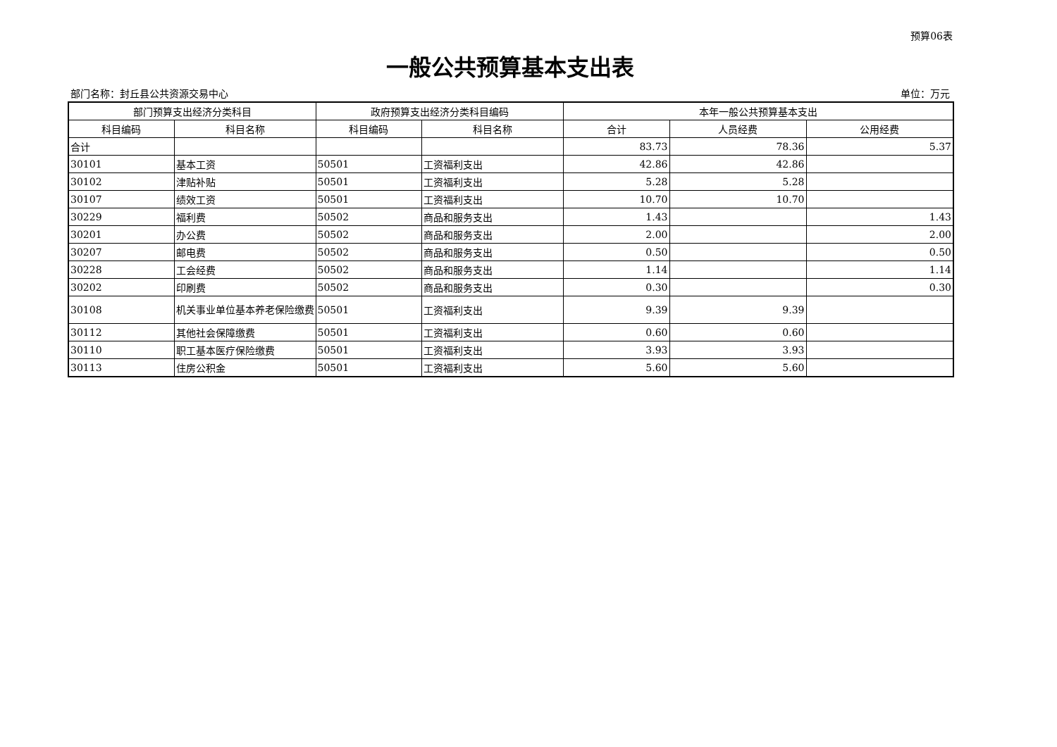预算06表
一般公共预算基本支出表
部门名称：封丘县公共资源交易中心 单位：万元
| 部门预算支出经济分类科目 | | 政府预算支出经济分类科目编码 | | 本年一般公共预算基本支出 | | |
| --- | --- | --- | --- | --- | --- | --- |
| 科目编码 | 科目名称 | 科目编码 | 科目名称 | 合计 | 人员经费 | 公用经费 |
| 合计 | | | | 83.73 | 78.36 | 5.37 |
| 30101 | 基本工资 | 50501 | 工资福利支出 | 42.86 | 42.86 | |
| 30102 | 津贴补贴 | 50501 | 工资福利支出 | 5.28 | 5.28 | |
| 30107 | 绩效工资 | 50501 | 工资福利支出 | 10.70 | 10.70 | |
| 30229 | 福利费 | 50502 | 商品和服务支出 | 1.43 | | 1.43 |
| 30201 | 办公费 | 50502 | 商品和服务支出 | 2.00 | | 2.00 |
| 30207 | 邮电费 | 50502 | 商品和服务支出 | 0.50 | | 0.50 |
| 30228 | 工会经费 | 50502 | 商品和服务支出 | 1.14 | | 1.14 |
| 30202 | 印刷费 | 50502 | 商品和服务支出 | 0.30 | | 0.30 |
| 30108 | 机关事业单位基本养老保险缴费 | 50501 | 工资福利支出 | 9.39 | 9.39 | |
| 30112 | 其他社会保障缴费 | 50501 | 工资福利支出 | 0.60 | 0.60 | |
| 30110 | 职工基本医疗保险缴费 | 50501 | 工资福利支出 | 3.93 | 3.93 | |
| 30113 | 住房公积金 | 50501 | 工资福利支出 | 5.60 | 5.60 | |